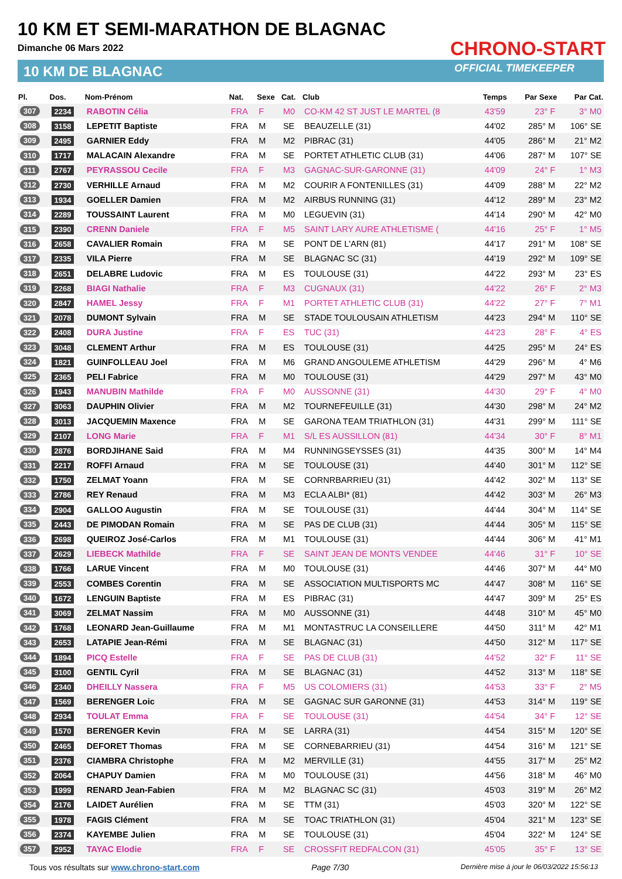10 KM ET SEMI-MARATHON DE BLAGNAC
Dimanche 06 Mars 2022
10 KM DE BLAGNAC
CHRONO-START
OFFICIAL TIMEKEEPER
| Pl. | Dos. | Nom-Prénom | Nat. | Sexe | Cat. | Club | Temps | Par Sexe | Par Cat. |
| --- | --- | --- | --- | --- | --- | --- | --- | --- | --- |
| 307 | 2234 | RABOTIN Célia | FRA | F | M0 | CO-KM 42 ST JUST LE MARTEL (8 | 43'59 | 23° F | 3° M0 |
| 308 | 3158 | LEPETIT Baptiste | FRA | M | SE | BEAUZELLE (31) | 44'02 | 285° M | 106° SE |
| 309 | 2495 | GARNIER Eddy | FRA | M | M2 | PIBRAC (31) | 44'05 | 286° M | 21° M2 |
| 310 | 1717 | MALACAIN Alexandre | FRA | M | SE | PORTET ATHLETIC CLUB (31) | 44'06 | 287° M | 107° SE |
| 311 | 2767 | PEYRASSOU Cecile | FRA | F | M3 | GAGNAC-SUR-GARONNE (31) | 44'09 | 24° F | 1° M3 |
| 312 | 2730 | VERHILLE Arnaud | FRA | M | M2 | COURIR A FONTENILLES (31) | 44'09 | 288° M | 22° M2 |
| 313 | 1934 | GOELLER Damien | FRA | M | M2 | AIRBUS RUNNING (31) | 44'12 | 289° M | 23° M2 |
| 314 | 2289 | TOUSSAINT Laurent | FRA | M | M0 | LEGUEVIN (31) | 44'14 | 290° M | 42° M0 |
| 315 | 2390 | CRENN Daniele | FRA | F | M5 | SAINT LARY AURE ATHLETISME ( | 44'16 | 25° F | 1° M5 |
| 316 | 2658 | CAVALIER Romain | FRA | M | SE | PONT DE L'ARN (81) | 44'17 | 291° M | 108° SE |
| 317 | 2335 | VILA Pierre | FRA | M | SE | BLAGNAC SC (31) | 44'19 | 292° M | 109° SE |
| 318 | 2651 | DELABRE Ludovic | FRA | M | ES | TOULOUSE (31) | 44'22 | 293° M | 23° ES |
| 319 | 2268 | BIAGI Nathalie | FRA | F | M3 | CUGNAUX (31) | 44'22 | 26° F | 2° M3 |
| 320 | 2847 | HAMEL Jessy | FRA | F | M1 | PORTET ATHLETIC CLUB (31) | 44'22 | 27° F | 7° M1 |
| 321 | 2078 | DUMONT Sylvain | FRA | M | SE | STADE TOULOUSAIN ATHLETISM | 44'23 | 294° M | 110° SE |
| 322 | 2408 | DURA Justine | FRA | F | ES | TUC (31) | 44'23 | 28° F | 4° ES |
| 323 | 3048 | CLEMENT Arthur | FRA | M | ES | TOULOUSE (31) | 44'25 | 295° M | 24° ES |
| 324 | 1821 | GUINFOLLEAU Joel | FRA | M | M6 | GRAND ANGOULEME ATHLETISM | 44'29 | 296° M | 4° M6 |
| 325 | 2365 | PELI Fabrice | FRA | M | M0 | TOULOUSE (31) | 44'29 | 297° M | 43° M0 |
| 326 | 1943 | MANUBIN Mathilde | FRA | F | M0 | AUSSONNE (31) | 44'30 | 29° F | 4° M0 |
| 327 | 3063 | DAUPHIN Olivier | FRA | M | M2 | TOURNEFEUILLE (31) | 44'30 | 298° M | 24° M2 |
| 328 | 3013 | JACQUEMIN Maxence | FRA | M | SE | GARONA TEAM TRIATHLON (31) | 44'31 | 299° M | 111° SE |
| 329 | 2107 | LONG Marie | FRA | F | M1 | S/L ES AUSSILLON (81) | 44'34 | 30° F | 8° M1 |
| 330 | 2876 | BORDJIHANE Said | FRA | M | M4 | RUNNINGSEYSSES (31) | 44'35 | 300° M | 14° M4 |
| 331 | 2217 | ROFFI Arnaud | FRA | M | SE | TOULOUSE (31) | 44'40 | 301° M | 112° SE |
| 332 | 1750 | ZELMAT Yoann | FRA | M | SE | CORNRBARRIEU (31) | 44'42 | 302° M | 113° SE |
| 333 | 2786 | REY Renaud | FRA | M | M3 | ECLA ALBI* (81) | 44'42 | 303° M | 26° M3 |
| 334 | 2904 | GALLOO Augustin | FRA | M | SE | TOULOUSE (31) | 44'44 | 304° M | 114° SE |
| 335 | 2443 | DE PIMODAN Romain | FRA | M | SE | PAS DE CLUB (31) | 44'44 | 305° M | 115° SE |
| 336 | 2698 | QUEIROZ José-Carlos | FRA | M | M1 | TOULOUSE (31) | 44'44 | 306° M | 41° M1 |
| 337 | 2629 | LIEBECK Mathilde | FRA | F | SE | SAINT JEAN DE MONTS VENDEE | 44'46 | 31° F | 10° SE |
| 338 | 1766 | LARUE Vincent | FRA | M | M0 | TOULOUSE (31) | 44'46 | 307° M | 44° M0 |
| 339 | 2553 | COMBES Corentin | FRA | M | SE | ASSOCIATION MULTISPORTS MC | 44'47 | 308° M | 116° SE |
| 340 | 1672 | LENGUIN Baptiste | FRA | M | ES | PIBRAC (31) | 44'47 | 309° M | 25° ES |
| 341 | 3069 | ZELMAT Nassim | FRA | M | M0 | AUSSONNE (31) | 44'48 | 310° M | 45° M0 |
| 342 | 1768 | LEONARD Jean-Guillaume | FRA | M | M1 | MONTASTRUC LA CONSEILLERE | 44'50 | 311° M | 42° M1 |
| 343 | 2653 | LATAPIE Jean-Rémi | FRA | M | SE | BLAGNAC (31) | 44'50 | 312° M | 117° SE |
| 344 | 1894 | PICQ Estelle | FRA | F | SE | PAS DE CLUB (31) | 44'52 | 32° F | 11° SE |
| 345 | 3100 | GENTIL Cyril | FRA | M | SE | BLAGNAC (31) | 44'52 | 313° M | 118° SE |
| 346 | 2340 | DHEILLY Nassera | FRA | F | M5 | US COLOMIERS (31) | 44'53 | 33° F | 2° M5 |
| 347 | 1569 | BERENGER Loic | FRA | M | SE | GAGNAC SUR GARONNE (31) | 44'53 | 314° M | 119° SE |
| 348 | 2934 | TOULAT Emma | FRA | F | SE | TOULOUSE (31) | 44'54 | 34° F | 12° SE |
| 349 | 1570 | BERENGER Kevin | FRA | M | SE | LARRA (31) | 44'54 | 315° M | 120° SE |
| 350 | 2465 | DEFORET Thomas | FRA | M | SE | CORNEBARRIEU (31) | 44'54 | 316° M | 121° SE |
| 351 | 2376 | CIAMBRA Christophe | FRA | M | M2 | MERVILLE (31) | 44'55 | 317° M | 25° M2 |
| 352 | 2064 | CHAPUY Damien | FRA | M | M0 | TOULOUSE (31) | 44'56 | 318° M | 46° M0 |
| 353 | 1999 | RENARD Jean-Fabien | FRA | M | M2 | BLAGNAC SC (31) | 45'03 | 319° M | 26° M2 |
| 354 | 2176 | LAIDET Aurélien | FRA | M | SE | TTM (31) | 45'03 | 320° M | 122° SE |
| 355 | 1978 | FAGIS Clément | FRA | M | SE | TOAC TRIATHLON (31) | 45'04 | 321° M | 123° SE |
| 356 | 2374 | KAYEMBE Julien | FRA | M | SE | TOULOUSE (31) | 45'04 | 322° M | 124° SE |
| 357 | 2952 | TAYAC Elodie | FRA | F | SE | CROSSFIT REDFALCON (31) | 45'05 | 35° F | 13° SE |
Tous vos résultats sur www.chrono-start.com Page 7/30 Dernière mise à jour le 06/03/2022 15:56:13